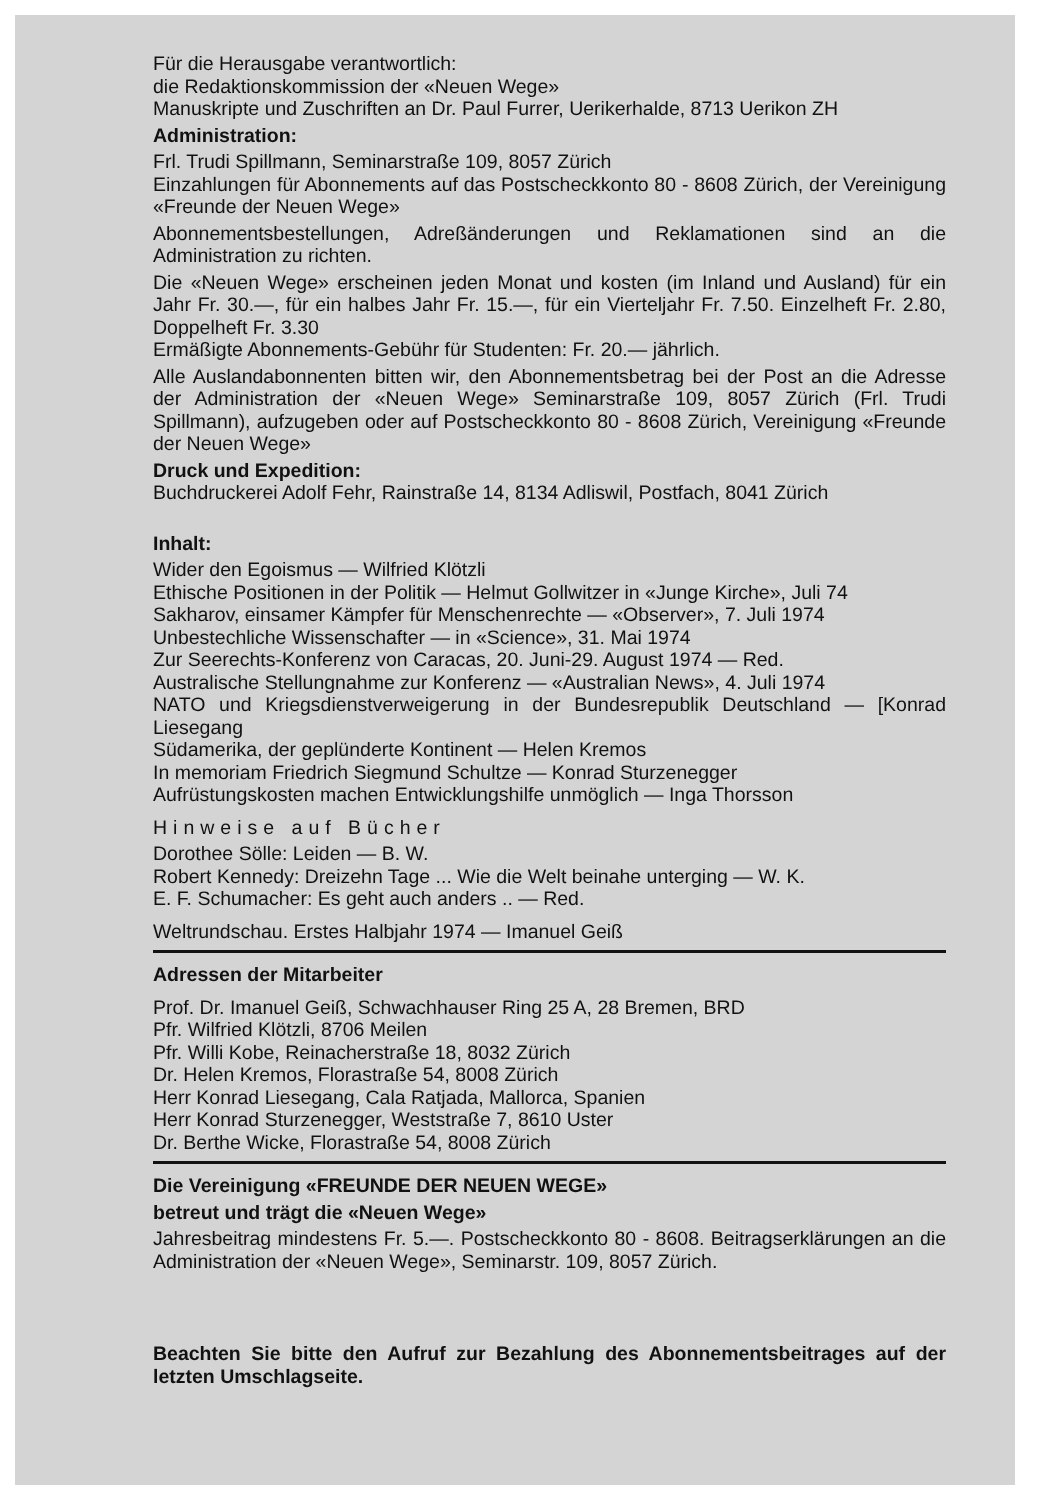Für die Herausgabe verantwortlich:
die Redaktionskommission der «Neuen Wege»
Manuskripte und Zuschriften an Dr. Paul Furrer, Uerikerhalde, 8713 Uerikon ZH
Administration:
Frl. Trudi Spillmann, Seminarstraße 109, 8057 Zürich
Einzahlungen für Abonnements auf das Postscheckkonto 80 - 8608 Zürich, der Vereinigung «Freunde der Neuen Wege»
Abonnementsbestellungen, Adreßänderungen und Reklamationen sind an die Administration zu richten.
Die «Neuen Wege» erscheinen jeden Monat und kosten (im Inland und Ausland) für ein Jahr Fr. 30.—, für ein halbes Jahr Fr. 15.—, für ein Vierteljahr Fr. 7.50. Einzelheft Fr. 2.80, Doppelheft Fr. 3.30
Ermäßigte Abonnements-Gebühr für Studenten: Fr. 20.— jährlich.
Alle Auslandabonnenten bitten wir, den Abonnementsbetrag bei der Post an die Adresse der Administration der «Neuen Wege» Seminarstraße 109, 8057 Zürich (Frl. Trudi Spillmann), aufzugeben oder auf Postscheckkonto 80 - 8608 Zürich, Vereinigung «Freunde der Neuen Wege»
Druck und Expedition:
Buchdruckerei Adolf Fehr, Rainstraße 14, 8134 Adliswil, Postfach, 8041 Zürich
Inhalt:
Wider den Egoismus — Wilfried Klötzli
Ethische Positionen in der Politik — Helmut Gollwitzer in «Junge Kirche», Juli 74
Sakharov, einsamer Kämpfer für Menschenrechte — «Observer», 7. Juli 1974
Unbestechliche Wissenschafter — in «Science», 31. Mai 1974
Zur Seerechts-Konferenz von Caracas, 20. Juni-29. August 1974 — Red.
Australische Stellungnahme zur Konferenz — «Australian News», 4. Juli 1974
NATO und Kriegsdienstverweigerung in der Bundesrepublik Deutschland — [Konrad Liesegang
Südamerika, der geplünderte Kontinent — Helen Kremos
In memoriam Friedrich Siegmund Schultze — Konrad Sturzenegger
Aufrüstungskosten machen Entwicklungshilfe unmöglich — Inga Thorsson
Hinweise auf Bücher
Dorothee Sölle: Leiden — B. W.
Robert Kennedy: Dreizehn Tage ... Wie die Welt beinahe unterging — W. K.
E. F. Schumacher: Es geht auch anders .. — Red.
Weltrundschau. Erstes Halbjahr 1974 — Imanuel Geiß
Adressen der Mitarbeiter
Prof. Dr. Imanuel Geiß, Schwachhauser Ring 25 A, 28 Bremen, BRD
Pfr. Wilfried Klötzli, 8706 Meilen
Pfr. Willi Kobe, Reinacherstraße 18, 8032 Zürich
Dr. Helen Kremos, Florastraße 54, 8008 Zürich
Herr Konrad Liesegang, Cala Ratjada, Mallorca, Spanien
Herr Konrad Sturzenegger, Weststraße 7, 8610 Uster
Dr. Berthe Wicke, Florastraße 54, 8008 Zürich
Die Vereinigung «FREUNDE DER NEUEN WEGE»
betreut und trägt die «Neuen Wege»
Jahresbeitrag mindestens Fr. 5.—. Postscheckkonto 80 - 8608. Beitragserklärungen an die Administration der «Neuen Wege», Seminarstr. 109, 8057 Zürich.
Beachten Sie bitte den Aufruf zur Bezahlung des Abonnementsbeitrages auf der letzten Umschlagseite.